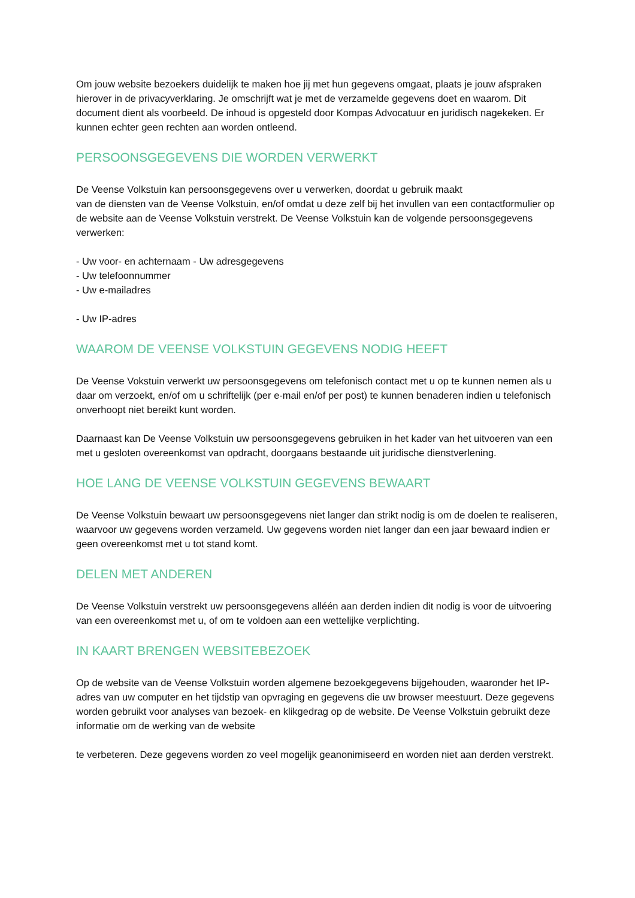Om jouw website bezoekers duidelijk te maken hoe jij met hun gegevens omgaat, plaats je jouw afspraken hierover in de privacyverklaring. Je omschrijft wat je met de verzamelde gegevens doet en waarom. Dit document dient als voorbeeld. De inhoud is opgesteld door Kompas Advocatuur en juridisch nagekeken. Er kunnen echter geen rechten aan worden ontleend.
PERSOONSGEGEVENS DIE WORDEN VERWERKT
De Veense Volkstuin kan persoonsgegevens over u verwerken, doordat u gebruik maakt
van de diensten van de Veense Volkstuin, en/of omdat u deze zelf bij het invullen van een contactformulier op de website aan de Veense Volkstuin verstrekt. De Veense Volkstuin kan de volgende persoonsgegevens verwerken:
- Uw voor- en achternaam - Uw adresgegevens
- Uw telefoonnummer
- Uw e-mailadres
- Uw IP-adres
WAAROM DE VEENSE VOLKSTUIN GEGEVENS NODIG HEEFT
De Veense Vokstuin verwerkt uw persoonsgegevens om telefonisch contact met u op te kunnen nemen als u daar om verzoekt, en/of om u schriftelijk (per e-mail en/of per post) te kunnen benaderen indien u telefonisch onverhoopt niet bereikt kunt worden.
Daarnaast kan De Veense Volkstuin uw persoonsgegevens gebruiken in het kader van het uitvoeren van een met u gesloten overeenkomst van opdracht, doorgaans bestaande uit juridische dienstverlening.
HOE LANG DE VEENSE VOLKSTUIN GEGEVENS BEWAART
De Veense Volkstuin bewaart uw persoonsgegevens niet langer dan strikt nodig is om de doelen te realiseren, waarvoor uw gegevens worden verzameld. Uw gegevens worden niet langer dan een jaar bewaard indien er geen overeenkomst met u tot stand komt.
DELEN MET ANDEREN
De Veense Volkstuin verstrekt uw persoonsgegevens alléén aan derden indien dit nodig is voor de uitvoering van een overeenkomst met u, of om te voldoen aan een wettelijke verplichting.
IN KAART BRENGEN WEBSITEBEZOEK
Op de website van de Veense Volkstuin worden algemene bezoekgegevens bijgehouden, waaronder het IP-adres van uw computer en het tijdstip van opvraging en gegevens die uw browser meestuurt. Deze gegevens worden gebruikt voor analyses van bezoek- en klikgedrag op de website. De Veense Volkstuin gebruikt deze informatie om de werking van de website
te verbeteren. Deze gegevens worden zo veel mogelijk geanonimiseerd en worden niet aan derden verstrekt.